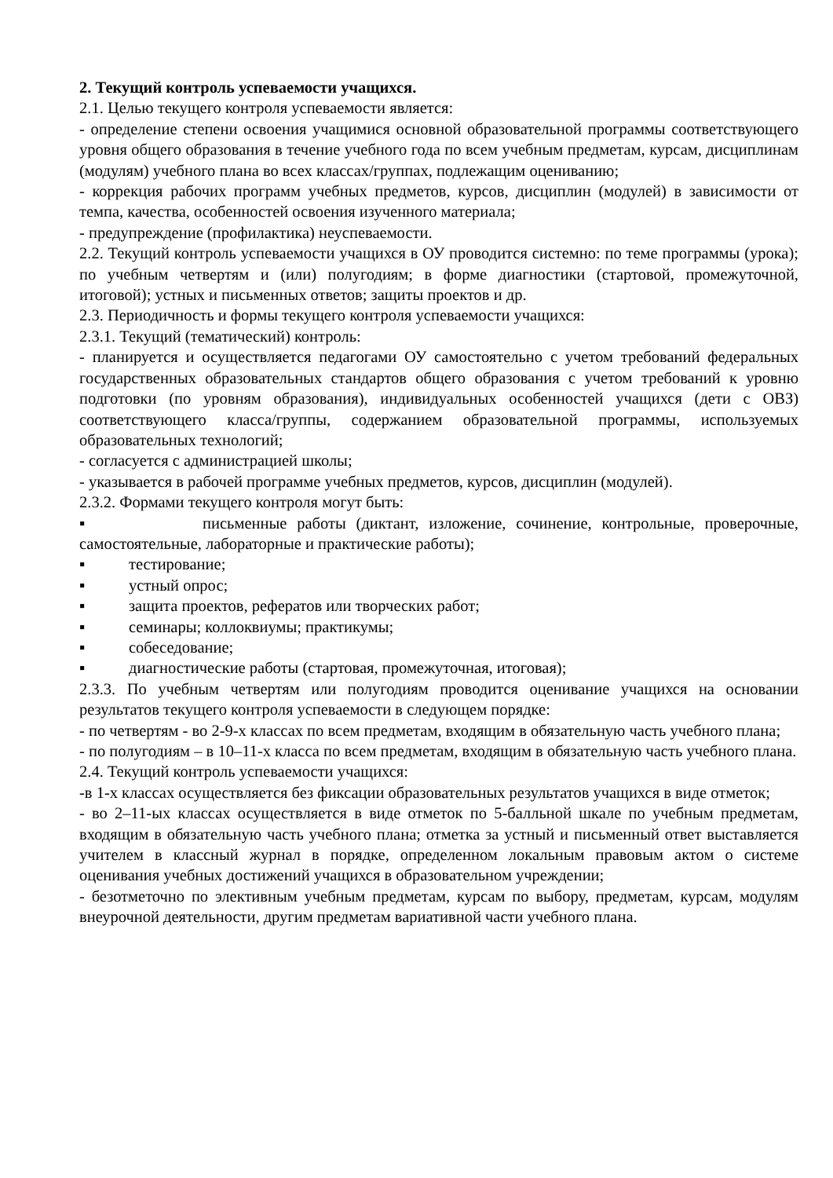2. Текущий контроль успеваемости учащихся.
2.1. Целью текущего контроля успеваемости является:
- определение степени освоения учащимися основной образовательной программы соответствующего уровня общего образования в течение учебного года по всем учебным предметам, курсам, дисциплинам (модулям) учебного плана во всех классах/группах, подлежащим оцениванию;
- коррекция рабочих программ учебных предметов, курсов, дисциплин (модулей) в зависимости от темпа, качества, особенностей освоения изученного материала;
- предупреждение (профилактика) неуспеваемости.
2.2. Текущий контроль успеваемости учащихся в ОУ проводится системно: по теме программы (урока); по учебным четвертям и (или) полугодиям; в форме диагностики (стартовой, промежуточной, итоговой); устных и письменных ответов; защиты проектов и др.
2.3. Периодичность и формы текущего контроля успеваемости учащихся:
2.3.1. Текущий (тематический) контроль:
- планируется и осуществляется педагогами ОУ самостоятельно с учетом требований федеральных государственных образовательных стандартов общего образования с учетом требований к уровню подготовки (по уровням образования), индивидуальных особенностей учащихся (дети с ОВЗ) соответствующего класса/группы, содержанием образовательной программы, используемых образовательных технологий;
- согласуется с администрацией школы;
- указывается в рабочей программе учебных предметов, курсов, дисциплин (модулей).
2.3.2. Формами текущего контроля могут быть:
▪ письменные работы (диктант, изложение, сочинение, контрольные, проверочные, самостоятельные, лабораторные и практические работы);
▪ тестирование;
▪ устный опрос;
▪ защита проектов, рефератов или творческих работ;
▪ семинары; коллоквиумы; практикумы;
▪ собеседование;
▪ диагностические работы (стартовая, промежуточная, итоговая);
2.3.3. По учебным четвертям или полугодиям проводится оценивание учащихся на основании результатов текущего контроля успеваемости в следующем порядке:
- по четвертям - во 2-9-х классах по всем предметам, входящим в обязательную часть учебного плана;
- по полугодиям – в 10–11-х класса по всем предметам, входящим в обязательную часть учебного плана.
2.4. Текущий контроль успеваемости учащихся:
-в 1-х классах осуществляется без фиксации образовательных результатов учащихся в виде отметок;
- во 2–11-ых классах осуществляется в виде отметок по 5-балльной шкале по учебным предметам, входящим в обязательную часть учебного плана; отметка за устный и письменный ответ выставляется учителем в классный журнал в порядке, определенном локальным правовым актом о системе оценивания учебных достижений учащихся в образовательном учреждении;
- безотметочно по элективным учебным предметам, курсам по выбору, предметам, курсам, модулям внеурочной деятельности, другим предметам вариативной части учебного плана.